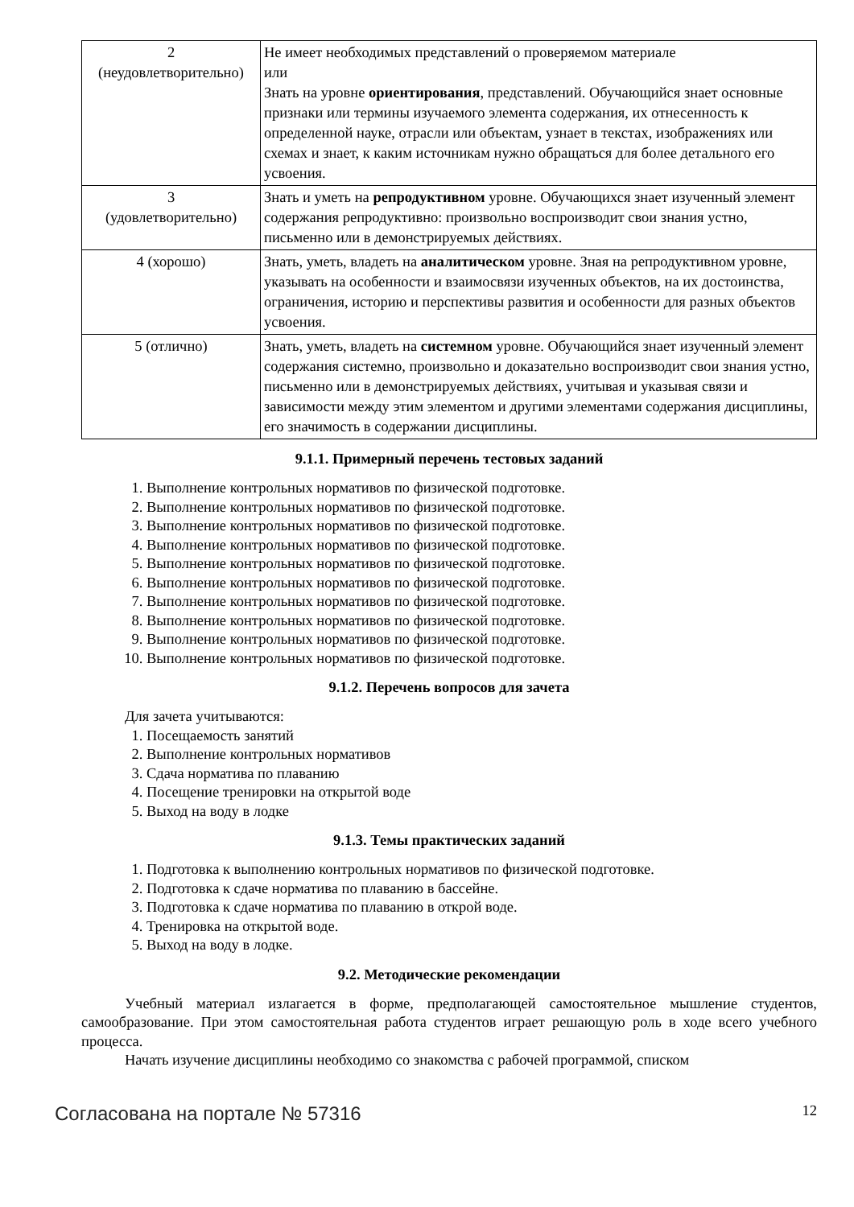| 2 (неудовлетворительно) | Не имеет необходимых представлений о проверяемом материале или Знать на уровне ориентирования , представлений. Обучающийся знает основные признаки или термины изучаемого элемента содержания, их отнесенность к определенной науке, отрасли или объектам, узнает в текстах, изображениях или схемах и знает, к каким источникам нужно обращаться для более детального его усвоения. |
| 3 (удовлетворительно) | Знать и уметь на репродуктивном уровне. Обучающихся знает изученный элемент содержания репродуктивно: произвольно воспроизводит свои знания устно, письменно или в демонстрируемых действиях. |
| 4 (хорошо) | Знать, уметь, владеть на аналитическом уровне. Зная на репродуктивном уровне, указывать на особенности и взаимосвязи изученных объектов, на их достоинства, ограничения, историю и перспективы развития и особенности для разных объектов усвоения. |
| 5 (отлично) | Знать, уметь, владеть на системном уровне. Обучающийся знает изученный элемент содержания системно, произвольно и доказательно воспроизводит свои знания устно, письменно или в демонстрируемых действиях, учитывая и указывая связи и зависимости между этим элементом и другими элементами содержания дисциплины, его значимость в содержании дисциплины. |
9.1.1. Примерный перечень тестовых заданий
1. Выполнение контрольных нормативов по физической подготовке.
2. Выполнение контрольных нормативов по физической подготовке.
3. Выполнение контрольных нормативов по физической подготовке.
4. Выполнение контрольных нормативов по физической подготовке.
5. Выполнение контрольных нормативов по физической подготовке.
6. Выполнение контрольных нормативов по физической подготовке.
7. Выполнение контрольных нормативов по физической подготовке.
8. Выполнение контрольных нормативов по физической подготовке.
9. Выполнение контрольных нормативов по физической подготовке.
10. Выполнение контрольных нормативов по физической подготовке.
9.1.2. Перечень вопросов для зачета
Для зачета учитываются:
1. Посещаемость занятий
2. Выполнение контрольных нормативов
3. Сдача норматива по плаванию
4. Посещение тренировки на открытой воде
5. Выход на воду в лодке
9.1.3. Темы практических заданий
1. Подготовка к выполнению контрольных нормативов по физической подготовке.
2. Подготовка к сдаче норматива по плаванию в бассейне.
3. Подготовка к сдаче норматива по плаванию в открой воде.
4. Тренировка на открытой воде.
5. Выход на воду в лодке.
9.2. Методические рекомендации
Учебный материал излагается в форме, предполагающей самостоятельное мышление студентов, самообразование. При этом самостоятельная работа студентов играет решающую роль в ходе всего учебного процесса.
Начать изучение дисциплины необходимо со знакомства с рабочей программой, списком
Согласована на портале № 57316 12